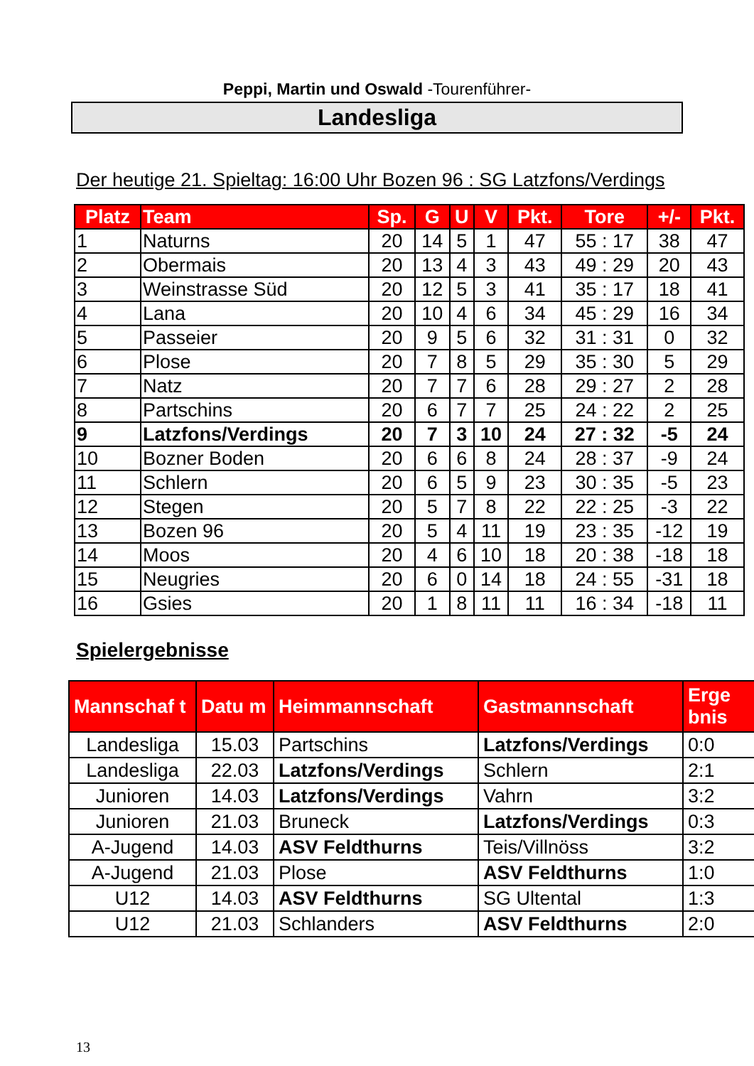Peppi, Martin und Oswald -Tourenführer-
Landesliga
Der heutige 21. Spieltag: 16:00 Uhr Bozen 96 : SG Latzfons/Verdings
| Platz | Team | Sp. | G | U | V | Pkt. | Tore | +/- | Pkt. |
| --- | --- | --- | --- | --- | --- | --- | --- | --- | --- |
| 1 | Naturns | 20 | 14 | 5 | 1 | 47 | 55 : 17 | 38 | 47 |
| 2 | Obermais | 20 | 13 | 4 | 3 | 43 | 49 : 29 | 20 | 43 |
| 3 | Weinstrasse Süd | 20 | 12 | 5 | 3 | 41 | 35 : 17 | 18 | 41 |
| 4 | Lana | 20 | 10 | 4 | 6 | 34 | 45 : 29 | 16 | 34 |
| 5 | Passeier | 20 | 9 | 5 | 6 | 32 | 31 : 31 | 0 | 32 |
| 6 | Plose | 20 | 7 | 8 | 5 | 29 | 35 : 30 | 5 | 29 |
| 7 | Natz | 20 | 7 | 7 | 6 | 28 | 29 : 27 | 2 | 28 |
| 8 | Partschins | 20 | 6 | 7 | 7 | 25 | 24 : 22 | 2 | 25 |
| 9 | Latzfons/Verdings | 20 | 7 | 3 | 10 | 24 | 27 : 32 | -5 | 24 |
| 10 | Bozner Boden | 20 | 6 | 6 | 8 | 24 | 28 : 37 | -9 | 24 |
| 11 | Schlern | 20 | 6 | 5 | 9 | 23 | 30 : 35 | -5 | 23 |
| 12 | Stegen | 20 | 5 | 7 | 8 | 22 | 22 : 25 | -3 | 22 |
| 13 | Bozen 96 | 20 | 5 | 4 | 11 | 19 | 23 : 35 | -12 | 19 |
| 14 | Moos | 20 | 4 | 6 | 10 | 18 | 20 : 38 | -18 | 18 |
| 15 | Neugries | 20 | 6 | 0 | 14 | 18 | 24 : 55 | -31 | 18 |
| 16 | Gsies | 20 | 1 | 8 | 11 | 11 | 16 : 34 | -18 | 11 |
Spielergebnisse
| Mannschaf t | Datu m | Heimmannschaft | Gastmannschaft | Erge bnis |
| --- | --- | --- | --- | --- |
| Landesliga | 15.03 | Partschins | Latzfons/Verdings | 0:0 |
| Landesliga | 22.03 | Latzfons/Verdings | Schlern | 2:1 |
| Junioren | 14.03 | Latzfons/Verdings | Vahrn | 3:2 |
| Junioren | 21.03 | Bruneck | Latzfons/Verdings | 0:3 |
| A-Jugend | 14.03 | ASV Feldthurns | Teis/Villnöss | 3:2 |
| A-Jugend | 21.03 | Plose | ASV Feldthurns | 1:0 |
| U12 | 14.03 | ASV Feldthurns | SG Ultental | 1:3 |
| U12 | 21.03 | Schlanders | ASV Feldthurns | 2:0 |
13